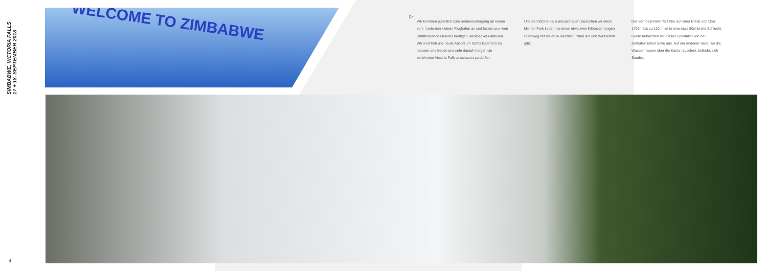SIMBABWE, VICTORIA FALLS
17 + 18. SEPTEMBER 2018
WELCOME TO ZIMBABWE ▷
Wir kommen pünktlich zum Sonnenuntergang an einem sehr modernen kleinen Flughafen an und lassen uns vom Shuttleservice unseres heutigen Backpackers abholen. Wir sind froh uns heute Abend um nichts kümmern zu müssen und freuen uns sehr darauf morgen die berühmten Victoria Falls anschauen zu dürfen.
Um die Victoria-Falls anzuschauen, besuchen wir einen kleinen Park in dem es einen etwa zwei Kilometer langen Rundweg mit vielen Aussichtspunkten auf den Wasserfall gibt.
Der Sambesi-River fällt hier auf einer Breite von über 1700m bis zu 110m tief in eine etwa 50m breite Schlucht. Heute betrachten wir dieses Spektakel von der simbabwischen Seite aus. Auf der anderen Seite, wo die Wassermassen über die Kante rauschen, befindet sich Sambia.
4